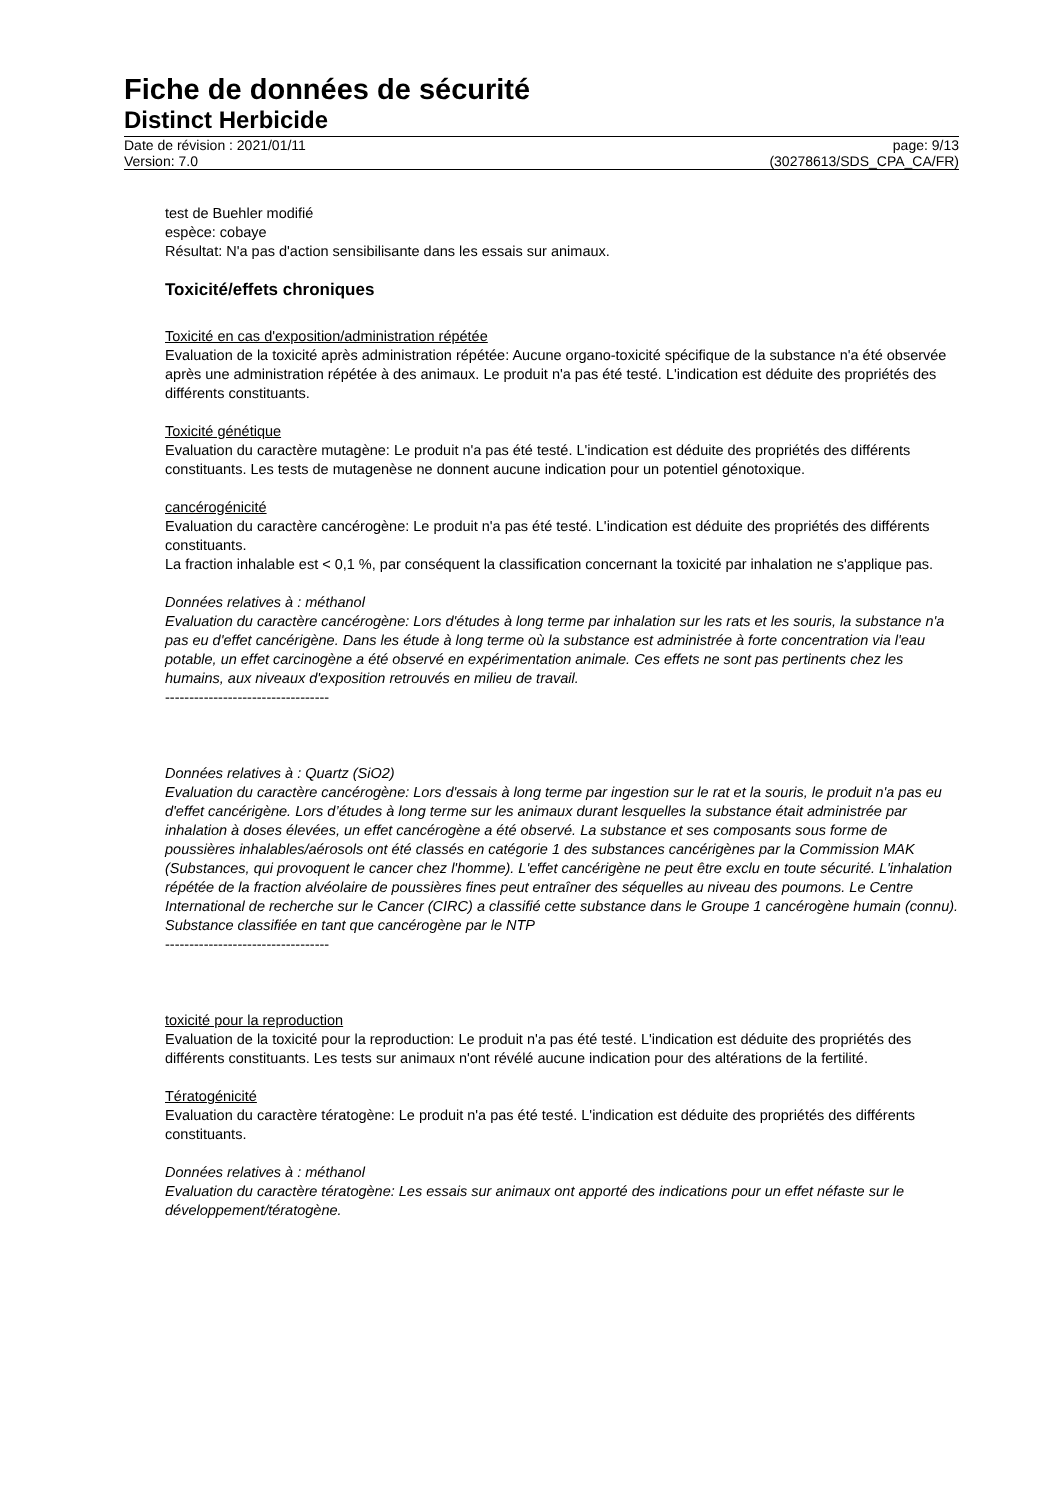Fiche de données de sécurité
Distinct Herbicide
Date de révision : 2021/01/11
Version: 7.0
page: 9/13
(30278613/SDS_CPA_CA/FR)
test de Buehler modifié
espèce: cobaye
Résultat: N'a pas d'action sensibilisante dans les essais sur animaux.
Toxicité/effets chroniques
Toxicité en cas d'exposition/administration répétée
Evaluation de la toxicité après administration répétée: Aucune organo-toxicité spécifique de la substance n'a été observée après une administration répétée à des animaux. Le produit n'a pas été testé. L'indication est déduite des propriétés des différents constituants.
Toxicité génétique
Evaluation du caractère mutagène: Le produit n'a pas été testé. L'indication est déduite des propriétés des différents constituants. Les tests de mutagenèse ne donnent aucune indication pour un potentiel génotoxique.
cancérogénicité
Evaluation du caractère cancérogène: Le produit n'a pas été testé. L'indication est déduite des propriétés des différents constituants.
La fraction inhalable est < 0,1 %, par conséquent la classification concernant la toxicité par inhalation ne s'applique pas.
Données relatives à : méthanol
Evaluation du caractère cancérogène: Lors d'études à long terme par inhalation sur les rats et les souris, la substance n'a pas eu d'effet cancérigène. Dans les étude à long terme où la substance est administrée à forte concentration via l'eau potable, un effet carcinogène a été observé en expérimentation animale. Ces effets ne sont pas pertinents chez les humains, aux niveaux d'exposition retrouvés en milieu de travail.
----------------------------------
Données relatives à : Quartz (SiO2)
Evaluation du caractère cancérogène: Lors d'essais à long terme par ingestion sur le rat et la souris, le produit n'a pas eu d'effet cancérigène. Lors d’études à long terme sur les animaux durant lesquelles la substance était administrée par inhalation à doses élevées, un effet cancérogène a été observé. La substance et ses composants sous forme de poussières inhalables/aérosols ont été classés en catégorie 1 des substances cancérigènes par la Commission MAK (Substances, qui provoquent le cancer chez l'homme). L'effet cancérigène ne peut être exclu en toute sécurité. L'inhalation répétée de la fraction alvéolaire de poussières fines peut entraîner des séquelles au niveau des poumons. Le Centre International de recherche sur le Cancer (CIRC) a classifié cette substance dans le Groupe 1 cancérogène humain (connu).
Substance classifiée en tant que cancérogène par le NTP
----------------------------------
toxicité pour la reproduction
Evaluation de la toxicité pour la reproduction: Le produit n'a pas été testé. L'indication est déduite des propriétés des différents constituants. Les tests sur animaux n'ont révélé aucune indication pour des altérations de la fertilité.
Tératogénicité
Evaluation du caractère tératogène: Le produit n'a pas été testé. L'indication est déduite des propriétés des différents constituants.
Données relatives à : méthanol
Evaluation du caractère tératogène: Les essais sur animaux ont apporté des indications pour un effet néfaste sur le développement/tératogène.